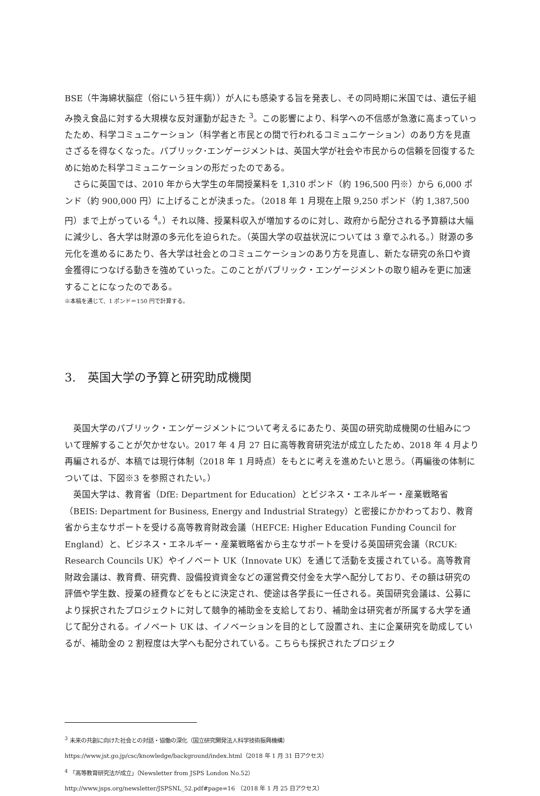BSE（牛海綿状脳症（俗にいう狂牛病））が人にも感染する旨を発表し、その同時期に米国では、遺伝子組み換え食品に対する大規模な反対運動が起きた <sup>3</sup>。この影響により、科学への不信感が急激に高まっていったため、科学コミュニケーション（科学者と市民との間で行われるコミュニケーション）のあり方を見直さざるを得なくなった。パブリック･エンゲージメントは、英国大学が社会や市民からの信頼を回復するために始めた科学コミュニケーションの形だったのである。
さらに英国では、2010 年から大学生の年間授業料を 1,310 ポンド（約 196,500 円※）から 6,000 ポンド（約 900,000 円）に上げることが決まった。（2018 年 1 月現在上限 9,250 ポンド（約 1,387,500 円）まで上がっている <sup>4</sup>。）それ以降、授業料収入が増加するのに対し、政府から配分される予算額は大幅に減少し、各大学は財源の多元化を迫られた。（英国大学の収益状況については 3 章でふれる。）財源の多元化を進めるにあたり、各大学は社会とのコミュニケーションのあり方を見直し、新たな研究の糸口や資金獲得につなげる動きを強めていった。このことがパブリック・エンゲージメントの取り組みを更に加速することになったのである。
※本稿を通じて、1 ポンド＝150 円で計算する。
3.　英国大学の予算と研究助成機関
英国大学のパブリック・エンゲージメントについて考えるにあたり、英国の研究助成機関の仕組みについて理解することが欠かせない。2017 年 4 月 27 日に高等教育研究法が成立したため、2018 年 4 月より再編されるが、本稿では現行体制（2018 年 1 月時点）をもとに考えを進めたいと思う。（再編後の体制については、下図※3 を参照されたい。）
英国大学は、教育省（DfE: Department for Education）とビジネス・エネルギー・産業戦略省（BEIS: Department for Business, Energy and Industrial Strategy）と密接にかかわっており、教育省から主なサポートを受ける高等教育財政会議（HEFCE: Higher Education Funding Council for England）と、ビジネス・エネルギー・産業戦略省から主なサポートを受ける英国研究会議（RCUK: Research Councils UK）やイノベート UK（Innovate UK）を通じて活動を支援されている。高等教育財政会議は、教育費、研究費、設備投資資金などの運営費交付金を大学へ配分しており、その額は研究の評価や学生数、授業の経費などをもとに決定され、使途は各学長に一任される。英国研究会議は、公募により採択されたプロジェクトに対して競争的補助金を支給しており、補助金は研究者が所属する大学を通じて配分される。イノベート UK は、イノベーションを目的として設置され、主に企業研究を助成しているが、補助金の 2 割程度は大学へも配分されている。こちらも採択されたプロジェク
<sup>3</sup> 未来の共創に向けた社会との対話・協働の深化（国立研究開発法人科学技術振興機構）
https://www.jst.go.jp/csc/knowledge/background/index.html（2018 年 1 月 31 日アクセス）
<sup>4</sup> 「高等教育研究法が成立」（Newsletter from JSPS London No.52）
http://www.jsps.org/newsletter/JSPSNL_52.pdf#page=16　（2018 年 1 月 25 日アクセス）